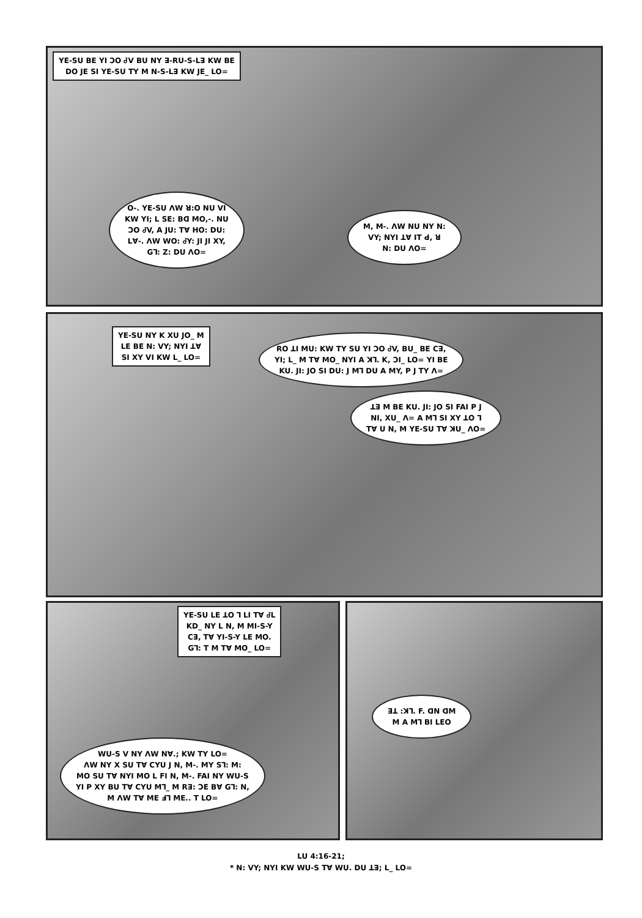YE-SU BE YI ƆO ᏧV BU NY ꓱ-RU-S-Lꓱ KW BE
DO JE SI YE-SU TY M N-S-Lꓱ KW JE_ LO=
O-. YE-SU ꓥW ꓤ:O NU VI
KW YI; L SE: Bꓷ MO,-. NU
ƆO ᏧV, A JU: Tꓯ HO: DU:
Lꓯ-. ꓥW WO: ᏧY: JI JI XY,
G⅂: Z: DU ꓥO=
M, M-. ꓥW NU NY N:
VY; NYI ꓕꓯ IT ꓒ, ꓤ
N: DU ꓥO=
YE-SU NY K XU JO_ M
LE BE N: VY; NYI ꓕꓯ
SI XY VI KW L_ LO=
RO ꓕI MU: KW TY SU YI ƆO ᏧV, BU_ BE Cꓱ,
YI; L_ M Tꓯ MO_ NYI A ꓘ⅂. K, ƆI_ LO= YI BE
KU. JI: JO SI DU: J M⅂ DU A MY, P J TY ꓥ=
ꓕꓱ M BE KU. JI: JO SI FAI P J
NI, XU_ ꓥ= A M⅂ SI XY ꓕO ⅂
Tꓯ U N, M YE-SU Tꓯ ꓘU_ ꓥO=
YE-SU LE ꓕO ⅂ LI Tꓯ ᏧL
KD_ NY L N, M MI-S-Y
Cꓱ, Tꓯ YI-S-Y LE MO.
G⅂: T M Tꓯ MO_ LO=
WU-S V NY ꓥW Nꓯ.; KW TY LO=
ꓥW NY X SU Tꓯ CYU J N, M-. MY S⅂: M:
MO SU Tꓯ NYI MO L FI N, M-. FAI NY WU-S
YI P XY BU Tꓯ CYU M⅂_ M Rꓱ: ƆE Bꓯ G⅂: N,
M ꓥW Tꓯ ME ꓞ⅂ ME.. T LO=
ꓱꓕ :ꓘ⅂. F. ꓷN ꓷM
M A M⅂ BI LEO
LU 4:16-21;
* N: VY; NYI KW WU-S Tꓯ WU. DU ꓕꓱ; L_ LO=